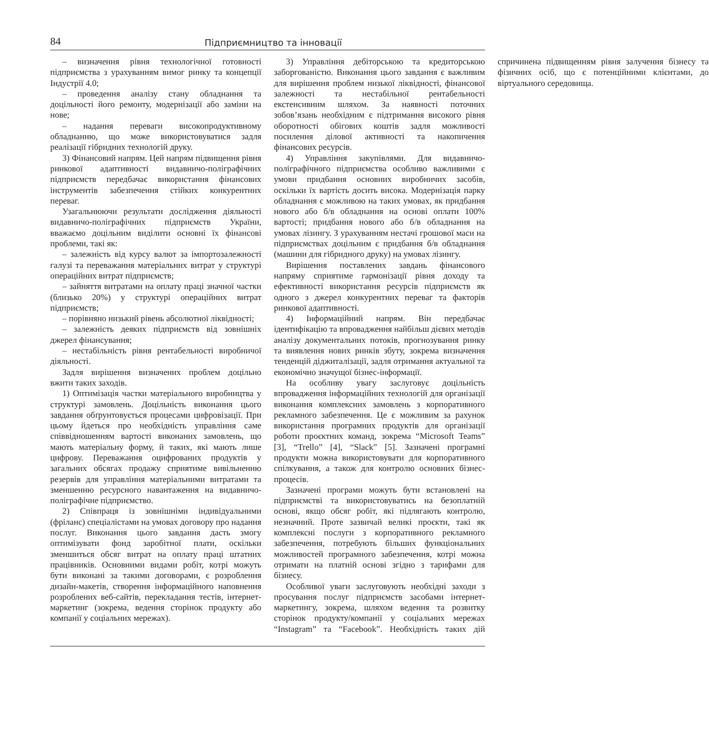84 Підприємництво та інновації
– визначення рівня технологічної готовності підприємства з урахуванням вимог ринку та концепції Індустрії 4.0;
– проведення аналізу стану обладнання та доцільності його ремонту, модернізації або заміни на нове;
– надання переваги високопродуктивному обладнанню, що може використовуватися задля реалізації гібридних технологій друку.
3) Фінансовий напрям. Цей напрям підвищення рівня ринкової адаптивності видавничо-поліграфічних підприємств передбачає використання фінансових інструментів забезпечення стійких конкурентних переваг.
Узагальнюючи результати дослідження діяльності видавничо-поліграфічних підприємств України, вважаємо доцільним виділити основні їх фінансові проблеми, такі як:
– залежність від курсу валют за імпортозалежності галузі та переважання матеріальних витрат у структурі операційних витрат підприємств;
– зайняття витратами на оплату праці значної частки (близько 20%) у структурі операційних витрат підприємств;
– порівняно низький рівень абсолютної ліквідності;
– залежність деяких підприємств від зовнішніх джерел фінансування;
– нестабільність рівня рентабельності виробничої діяльності.
Задля вирішення визначених проблем доцільно вжити таких заходів.
1) Оптимізація частки матеріального виробництва у структурі замовлень. Доцільність виконання цього завдання обґрунтовується процесами цифровізації. При цьому йдеться про необхідність управління саме співвідношенням вартості виконаних замовлень, що мають матеріальну форму, й таких, які мають лише цифрову. Переважання оцифрованих продуктів у загальних обсягах продажу сприятиме вивільненню резервів для управління матеріальними витратами та зменшенню ресурсного навантаження на видавничо-поліграфічне підприємство.
2) Співпраця із зовнішніми індивідуальними (фріланс) спеціалістами на умовах договору про надання послуг. Виконання цього завдання дасть змогу оптимізувати фонд заробітної плати, оскільки зменшиться обсяг витрат на оплату праці штатних працівників. Основними видами робіт, котрі можуть бути виконані за такими договорами, є розроблення дизайн-макетів, створення інформаційного наповнення розроблених веб-сайтів, перекладання тестів, інтернет-маркетинг (зокрема, ведення сторінок продукту або компанії у соціальних мережах).
3) Управління дебіторською та кредиторською заборгованістю. Виконання цього завдання є важливим для вирішення проблем низької ліквідності, фінансової залежності та нестабільної рентабельності екстенсивним шляхом. За наявності поточних зобов’язань необхідним є підтримання високого рівня оборотності обігових коштів задля можливості посилення ділової активності та накопичення фінансових ресурсів.
4) Управління закупівлями. Для видавничо-поліграфічного підприємства особливо важливими є умови придбання основних виробничих засобів, оскільки їх вартість досить висока. Модернізація парку обладнання є можливою на таких умовах, як придбання нового або б/в обладнання на основі оплати 100% вартості; придбання нового або б/в обладнання на умовах лізингу. З урахуванням нестачі грошової маси на підприємствах доцільним є придбання б/в обладнання (машини для гібридного друку) на умовах лізингу.
Вирішення поставлених завдань фінансового напряму сприятиме гармонізації рівня доходу та ефективності використання ресурсів підприємств як одного з джерел конкурентних переваг та факторів ринкової адаптивності.
4) Інформаційний напрям. Він передбачає ідентифікацію та впровадження найбільш дієвих методів аналізу документальних потоків, прогнозування ринку та виявлення нових ринків збуту, зокрема визначення тенденцій діджиталізації, задля отримання актуальної та економічно значущої бізнес-інформації.
На особливу увагу заслуговує доцільність впровадження інформаційних технологій для організації виконання комплексних замовлень з корпоративного рекламного забезпечення. Це є можливим за рахунок використання програмних продуктів для організації роботи проєктних команд, зокрема “Microsoft Teams” [3], “Trello” [4], “Slack” [5]. Зазначені програмні продукти можна використовувати для корпоративного спілкування, а також для контролю основних бізнес-процесів.
Зазначені програми можуть бути встановлені на підприємстві та використовуватись на безоплатній основі, якщо обсяг робіт, які підлягають контролю, незначний. Проте зазвичай великі проєкти, такі як комплексні послуги з корпоративного рекламного забезпечення, потребують більших функціональних можливостей програмного забезпечення, котрі можна отримати на платній основі згідно з тарифами для бізнесу.
Особливої уваги заслуговують необхідні заходи з просування послуг підприємств засобами інтернет-маркетингу, зокрема, шляхом ведення та розвитку сторінок продукту/компанії у соціальних мережах “Instagram” та “Facebook”. Необхідність таких дій спричинена підвищенням рівня залучення бізнесу та фізичних осіб, що є потенційними клієнтами, до віртуального середовища.